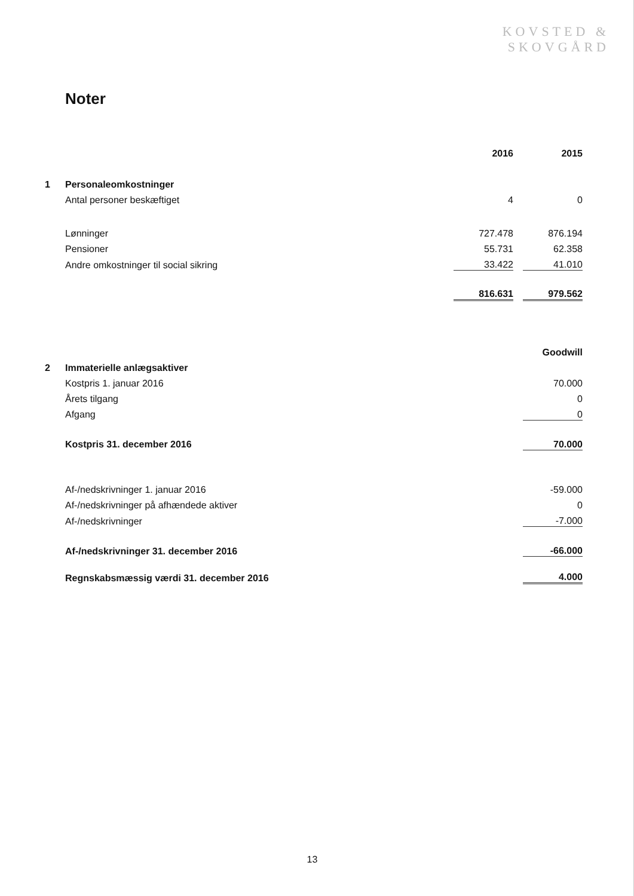KOVSTED &
SKOVGÅRD
Noter
| | | 2016 | | 2015 |
| 1 | Personaleomkostninger | | | |
| | Antal personer beskæftiget | 4 | | 0 |
| | Lønninger | 727.478 | | 876.194 |
| | Pensioner | 55.731 | | 62.358 |
| | Andre omkostninger til social sikring | 33.422 | | 41.010 |
| | | 816.631 | | 979.562 |
| | | | | Goodwill |
| 2 | Immaterielle anlægsaktiver | | | |
| | Kostpris 1. januar 2016 | | | 70.000 |
| | Årets tilgang | | | 0 |
| | Afgang | | | 0 |
| | Kostpris 31. december 2016 | | | 70.000 |
| | Af-/nedskrivninger 1. januar 2016 | | | -59.000 |
| | Af-/nedskrivninger på afhændede aktiver | | | 0 |
| | Af-/nedskrivninger | | | -7.000 |
| | Af-/nedskrivninger 31. december 2016 | | | -66.000 |
| | Regnskabsmæssig værdi 31. december 2016 | | | 4.000 |
13